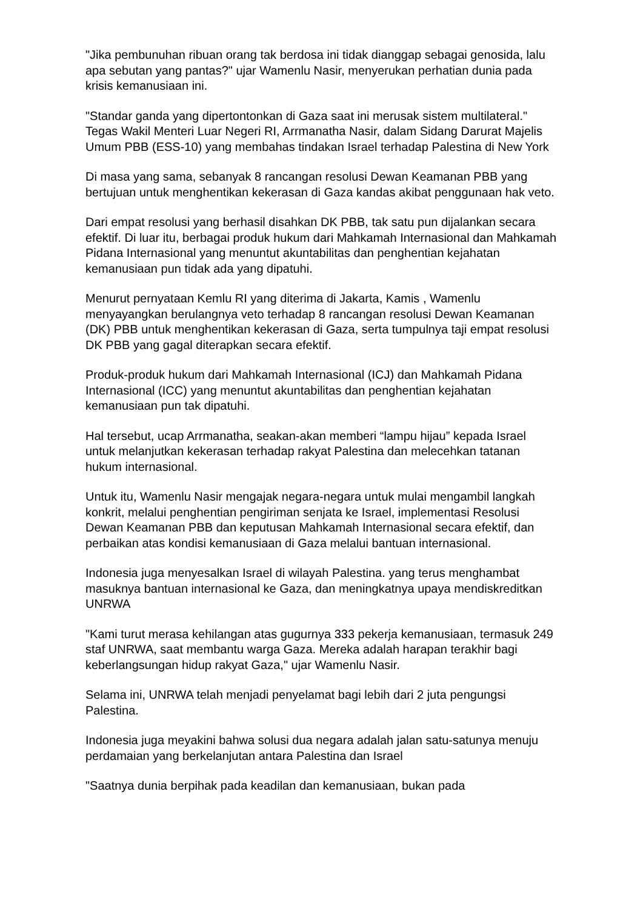"Jika pembunuhan ribuan orang tak berdosa ini tidak dianggap sebagai genosida, lalu apa sebutan yang pantas?" ujar Wamenlu Nasir, menyerukan perhatian dunia pada krisis kemanusiaan ini.
"Standar ganda yang dipertontonkan di Gaza saat ini merusak sistem multilateral." Tegas Wakil Menteri Luar Negeri RI, Arrmanatha Nasir, dalam Sidang Darurat Majelis Umum PBB (ESS-10) yang membahas tindakan Israel terhadap Palestina di New York
Di masa yang sama, sebanyak 8 rancangan resolusi Dewan Keamanan PBB yang bertujuan untuk menghentikan kekerasan di Gaza kandas akibat penggunaan hak veto.
Dari empat resolusi yang berhasil disahkan DK PBB, tak satu pun dijalankan secara efektif. Di luar itu, berbagai produk hukum dari Mahkamah Internasional dan Mahkamah Pidana Internasional yang menuntut akuntabilitas dan penghentian kejahatan kemanusiaan pun tidak ada yang dipatuhi.
Menurut pernyataan Kemlu RI yang diterima di Jakarta, Kamis , Wamenlu menyayangkan berulangnya veto terhadap 8 rancangan resolusi Dewan Keamanan (DK) PBB untuk menghentikan kekerasan di Gaza, serta tumpulnya taji empat resolusi DK PBB yang gagal diterapkan secara efektif.
Produk-produk hukum dari Mahkamah Internasional (ICJ) dan Mahkamah Pidana Internasional (ICC) yang menuntut akuntabilitas dan penghentian kejahatan kemanusiaan pun tak dipatuhi.
Hal tersebut, ucap Arrmanatha, seakan-akan memberi “lampu hijau” kepada Israel untuk melanjutkan kekerasan terhadap rakyat Palestina dan melecehkan tatanan hukum internasional.
Untuk itu, Wamenlu Nasir mengajak negara-negara untuk mulai mengambil langkah konkrit, melalui penghentian pengiriman senjata ke Israel, implementasi Resolusi Dewan Keamanan PBB dan keputusan Mahkamah Internasional secara efektif, dan perbaikan atas kondisi kemanusiaan di Gaza melalui bantuan internasional.
Indonesia juga menyesalkan Israel di wilayah Palestina. yang terus menghambat masuknya bantuan internasional ke Gaza, dan meningkatnya upaya mendiskreditkan UNRWA
"Kami turut merasa kehilangan atas gugurnya 333 pekerja kemanusiaan, termasuk 249 staf UNRWA, saat membantu warga Gaza. Mereka adalah harapan terakhir bagi keberlangsungan hidup rakyat Gaza," ujar Wamenlu Nasir.
Selama ini, UNRWA telah menjadi penyelamat bagi lebih dari 2 juta pengungsi Palestina.
Indonesia juga meyakini bahwa solusi dua negara adalah jalan satu-satunya menuju perdamaian yang berkelanjutan antara Palestina dan Israel
"Saatnya dunia berpihak pada keadilan dan kemanusiaan, bukan pada